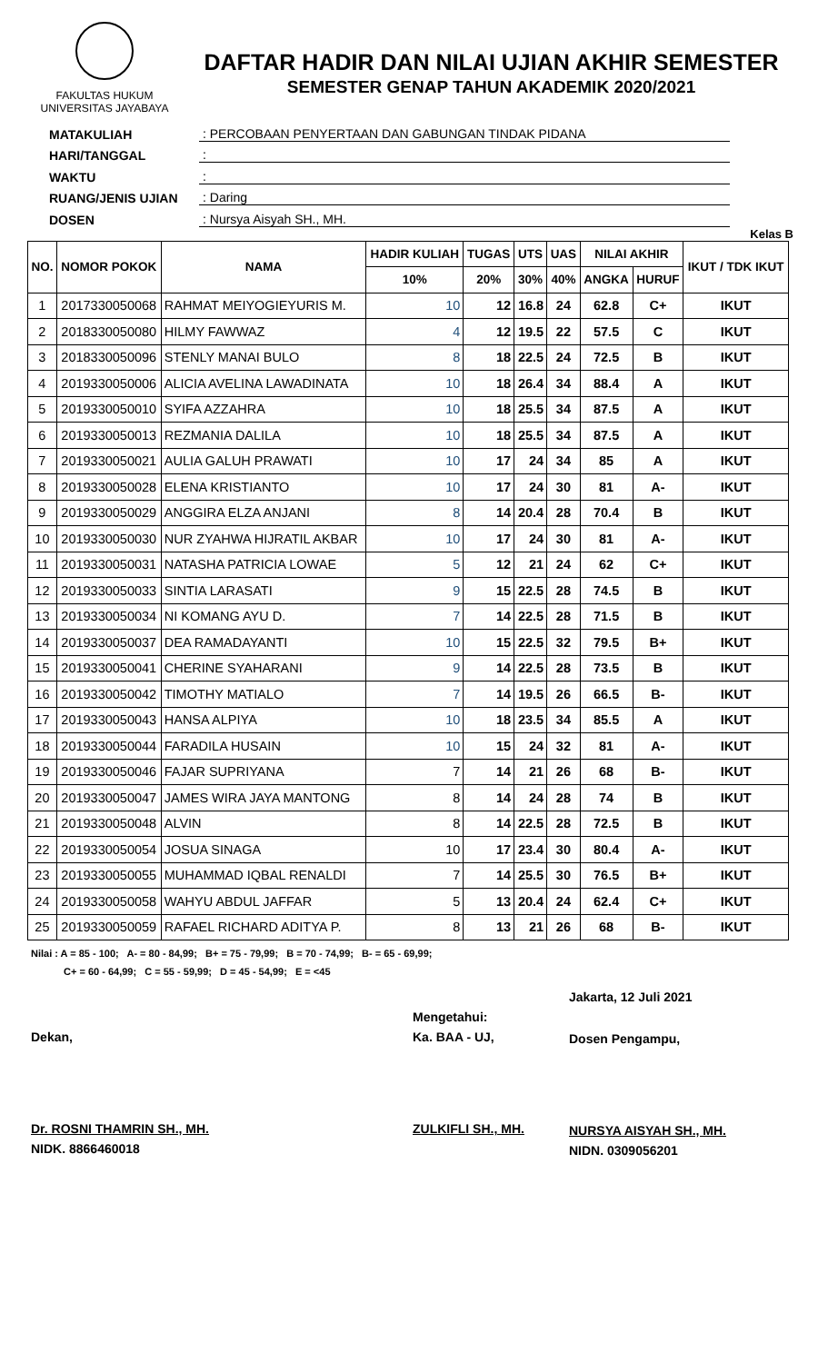FAKULTAS HUKUM
UNIVERSITAS JAYABAYA
DAFTAR HADIR DAN NILAI UJIAN AKHIR SEMESTER
SEMESTER GENAP TAHUN AKADEMIK 2020/2021
MATAKULIAH: PERCOBAAN PENYERTAAN DAN GABUNGAN TINDAK PIDANA
HARI/TANGGAL:
WAKTU:
RUANG/JENIS UJIAN: Daring
DOSEN: Nursya Aisyah SH., MH.
Kelas B
| NO. | NOMOR POKOK | NAMA | HADIR KULIAH | TUGAS | UTS | UAS | NILAI AKHIR | | IKUT / TDK IKUT |
| --- | --- | --- | --- | --- | --- | --- | --- | --- | --- |
| | | | 10% | 20% | 30% | 40% | ANGKA | HURUF | |
| 1 | 2017330050068 | RAHMAT MEIYOGIEYURIS M. | 10 | 12 | 16.8 | 24 | 62.8 | C+ | IKUT |
| 2 | 2018330050080 | HILMY FAWWAZ | 4 | 12 | 19.5 | 22 | 57.5 | C | IKUT |
| 3 | 2018330050096 | STENLY MANAI BULO | 8 | 18 | 22.5 | 24 | 72.5 | B | IKUT |
| 4 | 2019330050006 | ALICIA AVELINA LAWADINATA | 10 | 18 | 26.4 | 34 | 88.4 | A | IKUT |
| 5 | 2019330050010 | SYIFA AZZAHRA | 10 | 18 | 25.5 | 34 | 87.5 | A | IKUT |
| 6 | 2019330050013 | REZMANIA DALILA | 10 | 18 | 25.5 | 34 | 87.5 | A | IKUT |
| 7 | 2019330050021 | AULIA GALUH PRAWATI | 10 | 17 | 24 | 34 | 85 | A | IKUT |
| 8 | 2019330050028 | ELENA KRISTIANTO | 10 | 17 | 24 | 30 | 81 | A- | IKUT |
| 9 | 2019330050029 | ANGGIRA ELZA ANJANI | 8 | 14 | 20.4 | 28 | 70.4 | B | IKUT |
| 10 | 2019330050030 | NUR ZYAHWA HIJRATIL AKBAR | 10 | 17 | 24 | 30 | 81 | A- | IKUT |
| 11 | 2019330050031 | NATASHA PATRICIA LOWAE | 5 | 12 | 21 | 24 | 62 | C+ | IKUT |
| 12 | 2019330050033 | SINTIA LARASATI | 9 | 15 | 22.5 | 28 | 74.5 | B | IKUT |
| 13 | 2019330050034 | NI KOMANG AYU D. | 7 | 14 | 22.5 | 28 | 71.5 | B | IKUT |
| 14 | 2019330050037 | DEA RAMADAYANTI | 10 | 15 | 22.5 | 32 | 79.5 | B+ | IKUT |
| 15 | 2019330050041 | CHERINE SYAHARANI | 9 | 14 | 22.5 | 28 | 73.5 | B | IKUT |
| 16 | 2019330050042 | TIMOTHY MATIALO | 7 | 14 | 19.5 | 26 | 66.5 | B- | IKUT |
| 17 | 2019330050043 | HANSA ALPIYA | 10 | 18 | 23.5 | 34 | 85.5 | A | IKUT |
| 18 | 2019330050044 | FARADILA HUSAIN | 10 | 15 | 24 | 32 | 81 | A- | IKUT |
| 19 | 2019330050046 | FAJAR SUPRIYANA | 7 | 14 | 21 | 26 | 68 | B- | IKUT |
| 20 | 2019330050047 | JAMES WIRA JAYA MANTONG | 8 | 14 | 24 | 28 | 74 | B | IKUT |
| 21 | 2019330050048 | ALVIN | 8 | 14 | 22.5 | 28 | 72.5 | B | IKUT |
| 22 | 2019330050054 | JOSUA SINAGA | 10 | 17 | 23.4 | 30 | 80.4 | A- | IKUT |
| 23 | 2019330050055 | MUHAMMAD IQBAL RENALDI | 7 | 14 | 25.5 | 30 | 76.5 | B+ | IKUT |
| 24 | 2019330050058 | WAHYU ABDUL JAFFAR | 5 | 13 | 20.4 | 24 | 62.4 | C+ | IKUT |
| 25 | 2019330050059 | RAFAEL RICHARD ADITYA P. | 8 | 13 | 21 | 26 | 68 | B- | IKUT |
Nilai : A = 85 - 100; A- = 80 - 84,99; B+ = 75 - 79,99; B = 70 - 74,99; B- = 65 - 69,99;
C+ = 60 - 64,99; C = 55 - 59,99; D = 45 - 54,99; E = <45
Dekan,
Dr. ROSNI THAMRIN SH., MH.
NIDK. 8866460018
Mengetahui:
Ka. BAA - UJ,
ZULKIFLI SH., MH.
Jakarta, 12 Juli 2021
Dosen Pengampu,
NURSYA AISYAH SH., MH.
NIDN. 0309056201